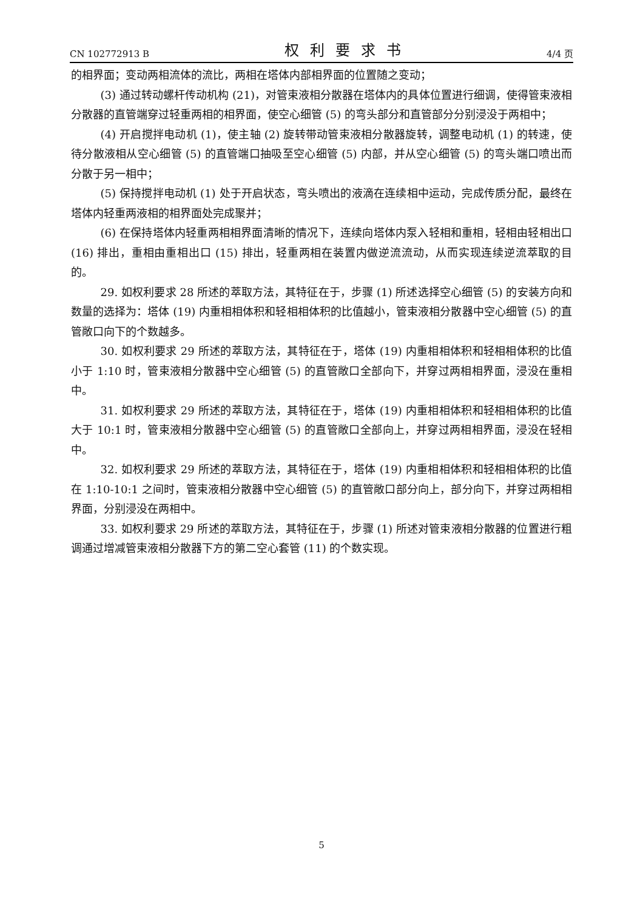CN 102772913 B 权利要求书 4/4 页
的相界面；变动两相流体的流比，两相在塔体内部相界面的位置随之变动；
(3) 通过转动螺杆传动机构 (21)，对管束液相分散器在塔体内的具体位置进行细调，使得管束液相分散器的直管端穿过轻重两相的相界面，使空心细管 (5) 的弯头部分和直管部分分别浸没于两相中；
(4) 开启搅拌电动机 (1)，使主轴 (2) 旋转带动管束液相分散器旋转，调整电动机 (1) 的转速，使待分散液相从空心细管 (5) 的直管端口抽吸至空心细管 (5) 内部，并从空心细管 (5) 的弯头端口喷出而分散于另一相中；
(5) 保持搅拌电动机 (1) 处于开启状态，弯头喷出的液滴在连续相中运动，完成传质分配，最终在塔体内轻重两液相的相界面处完成聚并；
(6) 在保持塔体内轻重两相相界面清晰的情况下，连续向塔体内泵入轻相和重相，轻相由轻相出口 (16) 排出，重相由重相出口 (15) 排出，轻重两相在装置内做逆流流动，从而实现连续逆流萃取的目的。
29. 如权利要求 28 所述的萃取方法，其特征在于，步骤 (1) 所述选择空心细管 (5) 的安装方向和数量的选择为：塔体 (19) 内重相相体积和轻相相体积的比值越小，管束液相分散器中空心细管 (5) 的直管敞口向下的个数越多。
30. 如权利要求 29 所述的萃取方法，其特征在于，塔体 (19) 内重相相体积和轻相相体积的比值小于 1:10 时，管束液相分散器中空心细管 (5) 的直管敞口全部向下，并穿过两相相界面，浸没在重相中。
31. 如权利要求 29 所述的萃取方法，其特征在于，塔体 (19) 内重相相体积和轻相相体积的比值大于 10:1 时，管束液相分散器中空心细管 (5) 的直管敞口全部向上，并穿过两相相界面，浸没在轻相中。
32. 如权利要求 29 所述的萃取方法，其特征在于，塔体 (19) 内重相相体积和轻相相体积的比值在 1:10-10:1 之间时，管束液相分散器中空心细管 (5) 的直管敞口部分向上，部分向下，并穿过两相相界面，分别浸没在两相中。
33. 如权利要求 29 所述的萃取方法，其特征在于，步骤 (1) 所述对管束液相分散器的位置进行粗调通过增减管束液相分散器下方的第二空心套管 (11) 的个数实现。
5